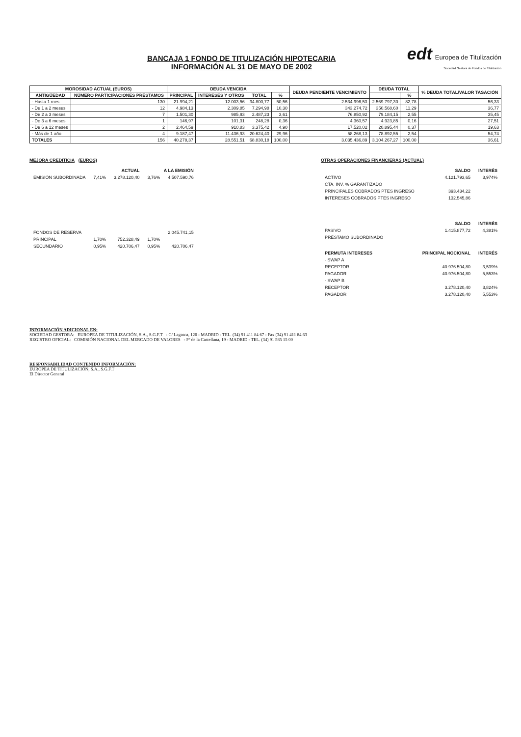BANCAJA 1 FONDO DE TITULIZACIÓN HIPOTECARIA
INFORMACIÓN AL 31 DE MAYO DE 2002
edt Europea de Titulización
Sociedad Gestora de Fondos de Titulización
| MOROSIDAD ACTUAL (EUROS) | | DEUDA VENCIDA | | | | DEUDA PENDIENTE VENCIMIENTO | DEUDA TOTAL | | % DEUDA TOTAL/VALOR TASACIÓN |
| --- | --- | --- | --- | --- | --- | --- | --- | --- | --- |
| ANTIGÜEDAD | NÚMERO PARTICIPACIONES PRÉSTAMOS | PRINCIPAL | INTERESES Y OTROS | TOTAL | % | | | % | |
| - Hasta 1 mes | 130 | 21.994,21 | 12.003,56 | 34.800,77 | 50,56 | 2.534.996,53 | 2.569.797,30 | 82,78 | 56,33 |
| - De 1 a 2 meses | 12 | 4.984,13 | 2.309,85 | 7.294,98 | 10,30 | 343.274,72 | 350.568,60 | 11,29 | 36,77 |
| - De 2 a 3 meses | 7 | 1.501,30 | 985,93 | 2.487,23 | 3,61 | 76.850,92 | 79.184,15 | 2,55 | 35,45 |
| - De 3 a 6 meses | 1 | 146,97 | 101,31 | 248,28 | 0,36 | 4.360,57 | 4.923,85 | 0,16 | 27,51 |
| - De 6 a 12 meses | 2 | 2.464,59 | 910,83 | 3.375,42 | 4,90 | 17.520,02 | 20.895,44 | 0,37 | 19,63 |
| - Más de 1 año | 4 | 9.187,47 | 11.436,93 | 20.624,40 | 29,96 | 58.268,13 | 78.892,55 | 2,54 | 54,74 |
| TOTALES | 156 | 40.278,37 | 28.551,51 | 68.830,18 | 100,00 | 3.035.436,89 | 3.104.267,27 | 100,00 | 36,61 |
MEJORA CREDITICIA (EUROS)
| | ACTUAL | | A LA EMISIÓN | |
| --- | --- | --- | --- | --- |
| EMISIÓN SUBORDINADA | 7,41% | 3.278.120,40 | 3,76% | 4.507.590,76 |
| FONDOS DE RESERVA | | | | 2.045.741,15 |
| PRINCIPAL | 1,70% | 752.328,49 | 1,70% | |
| SECUNDARIO | 0,95% | 420.706,47 | 0,95% | 420.706,47 |
OTRAS OPERACIONES FINANCIERAS (ACTUAL)
| | SALDO | INTERÉS |
| --- | --- | --- |
| ACTIVO | 4.121.793,65 | 3,974% |
| CTA. INV. % GARANTIZADO | | |
| PRINCIPALES COBRADOS PTES INGRESO | 393.434,22 | |
| INTERESES COBRADOS PTES INGRESO | 132.545,86 | |
| | SALDO | INTERÉS |
| PASIVO | 1.415.877,72 | 4,381% |
| PRÉSTAMO SUBORDINADO | | |
| PERMUTA INTERESES | PRINCIPAL NOCIONAL | INTERÉS |
| - SWAP A | | |
| RECEPTOR | 40.976.504,80 | 3,539% |
| PAGADOR | 40.976.504,80 | 5,553% |
| - SWAP B | | |
| RECEPTOR | 3.278.120,40 | 3,824% |
| PAGADOR | 3.278.120,40 | 5,553% |
INFORMACIÓN ADICIONAL EN:
SOCIEDAD GESTORA: EUROPEA DE TITULIZACIÓN, S.A., S.G.F.T - C/ Lagasca, 120 - MADRID - TEL. (34) 91 411 84 67 - Fax (34) 91 411 84 63
REGISTRO OFICIAL: COMISIÓN NACIONAL DEL MERCADO DE VALORES - Pº de la Castellana, 19 - MADRID - TEL. (34) 91 585 15 00
RESPONSABILIDAD CONTENIDO INFORMACIÓN:
EUROPEA DE TITULIZACIÓN, S.A., S.G.F.T
El Director General